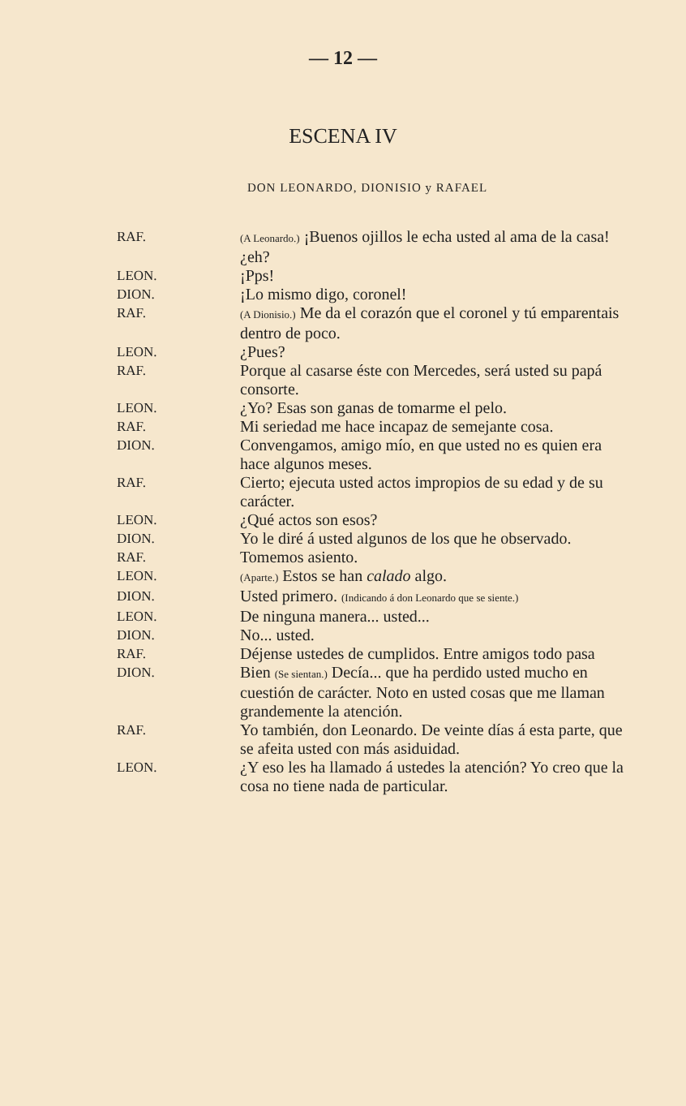— 12 —
ESCENA IV
DON LEONARDO, DIONISIO y RAFAEL
RAF.
(A Leonardo.) ¡Buenos ojillos le echa usted al ama de la casa! ¿eh?
LEON.
¡Pps!
DION.
¡Lo mismo digo, coronel!
RAF.
(A Dionisio.) Me da el corazón que el coronel y tú emparentais dentro de poco.
LEON.
¿Pues?
RAF.
Porque al casarse éste con Mercedes, será usted su papá consorte.
LEON.
¿Yo? Esas son ganas de tomarme el pelo.
RAF.
Mi seriedad me hace incapaz de semejante cosa.
DION.
Convengamos, amigo mío, en que usted no es quien era hace algunos meses.
RAF.
Cierto; ejecuta usted actos impropios de su edad y de su carácter.
LEON.
¿Qué actos son esos?
DION.
Yo le diré á usted algunos de los que he observado.
RAF.
Tomemos asiento.
LEON.
(Aparte.) Estos se han calado algo.
DION.
Usted primero. (Indicando á don Leonardo que se siente.)
LEON.
De ninguna manera... usted...
DION.
No... usted.
RAF.
Déjense ustedes de cumplidos. Entre amigos todo pasa
DION.
Bien (Se sientan.) Decía... que ha perdido usted mucho en cuestión de carácter. Noto en usted cosas que me llaman grandemente la atención.
RAF.
Yo también, don Leonardo. De veinte días á esta parte, que se afeita usted con más asiduidad.
LEON.
¿Y eso les ha llamado á ustedes la atención? Yo creo que la cosa no tiene nada de particular.